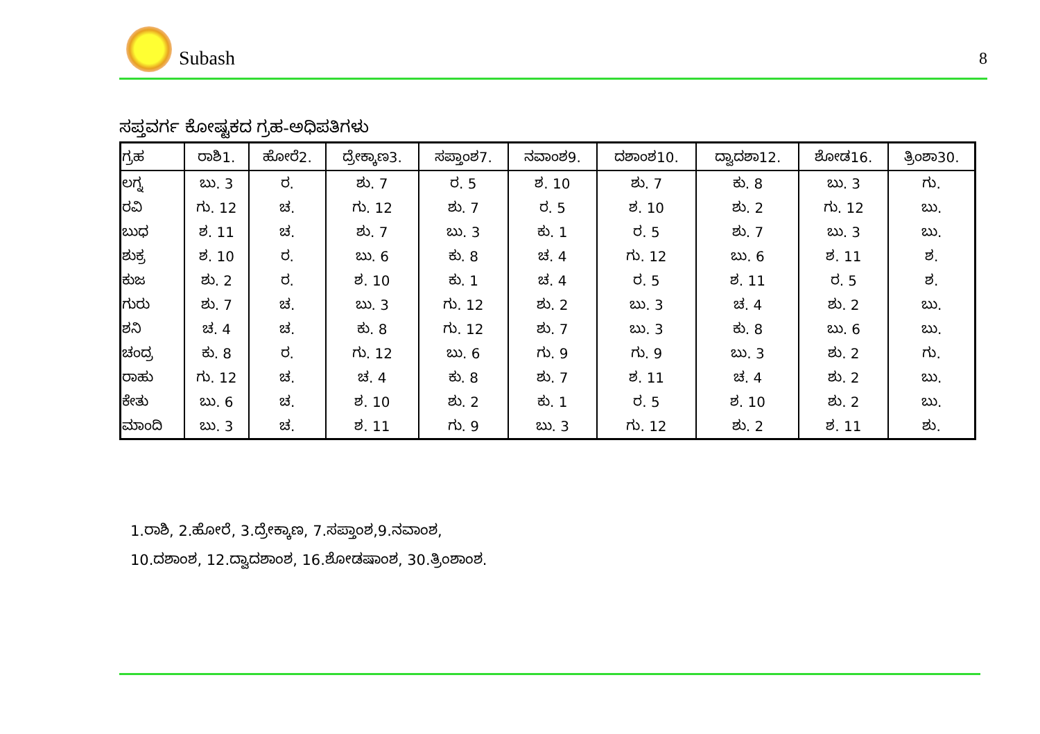Subash
8
ಸಪ್ತವರ್ಗ ಕೋಷ್ಟಕದ ಗ್ರಹ-ಅಧಿಪತಿಗಳು
| ಗ್ರಹ | ರಾಶಿ1. | ಹೋರೆ2. | ದ್ರೇಕ್ಕಾಣ3. | ಸಪ್ತಾಂಶ7. | ನವಾಂಶ9. | ದಶಾಂಶ10. | ದ್ವಾದಶಾ12. | ಶೋಡ16. | ತ್ರಿಂಶಾ30. |
| --- | --- | --- | --- | --- | --- | --- | --- | --- | --- |
| ಲಗ್ನ | ಬು. 3 | ರ. | ಶು. 7 | ರ. 5 | ಶ. 10 | ಶು. 7 | ಕು. 8 | ಬು. 3 | ಗು. |
| ರವಿ | ಗು. 12 | ಚ. | ಗು. 12 | ಶು. 7 | ರ. 5 | ಶ. 10 | ಶು. 2 | ಗು. 12 | ಬು. |
| ಬುಧ | ಶ. 11 | ಚ. | ಶು. 7 | ಬು. 3 | ಕು. 1 | ರ. 5 | ಶು. 7 | ಬು. 3 | ಬು. |
| ಶುಕ್ರ | ಶ. 10 | ರ. | ಬು. 6 | ಕು. 8 | ಚ. 4 | ಗು. 12 | ಬು. 6 | ಶ. 11 | ಶ. |
| ಕುಜ | ಶು. 2 | ರ. | ಶ. 10 | ಕು. 1 | ಚ. 4 | ರ. 5 | ಶ. 11 | ರ. 5 | ಶ. |
| ಗುರು | ಶು. 7 | ಚ. | ಬು. 3 | ಗು. 12 | ಶು. 2 | ಬು. 3 | ಚ. 4 | ಶು. 2 | ಬು. |
| ಶನಿ | ಚ. 4 | ಚ. | ಕು. 8 | ಗು. 12 | ಶು. 7 | ಬು. 3 | ಕು. 8 | ಬು. 6 | ಬು. |
| ಚಂದ್ರ | ಕು. 8 | ರ. | ಗು. 12 | ಬು. 6 | ಗು. 9 | ಗು. 9 | ಬು. 3 | ಶು. 2 | ಗು. |
| ರಾಹು | ಗು. 12 | ಚ. | ಚ. 4 | ಕು. 8 | ಶು. 7 | ಶ. 11 | ಚ. 4 | ಶು. 2 | ಬು. |
| ಕೇತು | ಬು. 6 | ಚ. | ಶ. 10 | ಶು. 2 | ಕು. 1 | ರ. 5 | ಶ. 10 | ಶು. 2 | ಬು. |
| ಮಾಂದಿ | ಬು. 3 | ಚ. | ಶ. 11 | ಗು. 9 | ಬು. 3 | ಗು. 12 | ಶು. 2 | ಶ. 11 | ಶು. |
1.ರಾಶಿ, 2.ಹೋರೆ, 3.ದ್ರೇಕ್ಕಾಣ, 7.ಸಪ್ತಾಂಶ,9.ನವಾಂಶ,
10.ದಶಾಂಶ, 12.ದ್ವಾದಶಾಂಶ, 16.ಶೋಡಷಾಂಶ, 30.ತ್ರಿಂಶಾಂಶ.